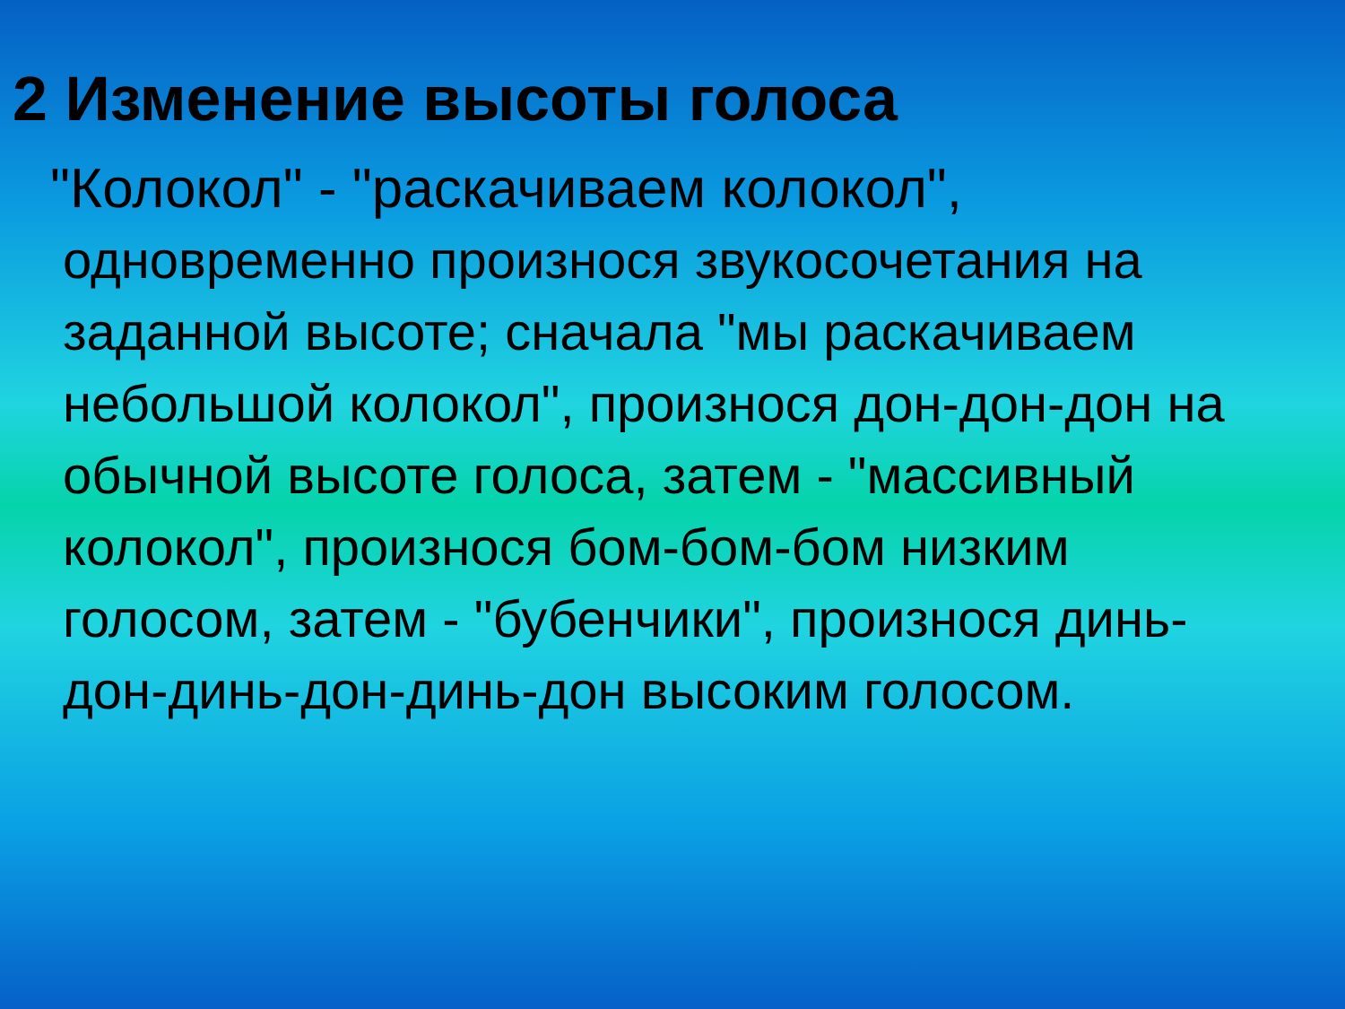2 Изменение высоты голоса
"Колокол" - "раскачиваем колокол",
одновременно произнося звукосочетания на заданной высоте; сначала "мы раскачиваем небольшой колокол", произнося дон-дон-дон на обычной высоте голоса, затем - "массивный колокол", произнося бом-бом-бом низким голосом, затем - "бубенчики", произнося динь-дон-динь-дон-динь-дон высоким голосом.